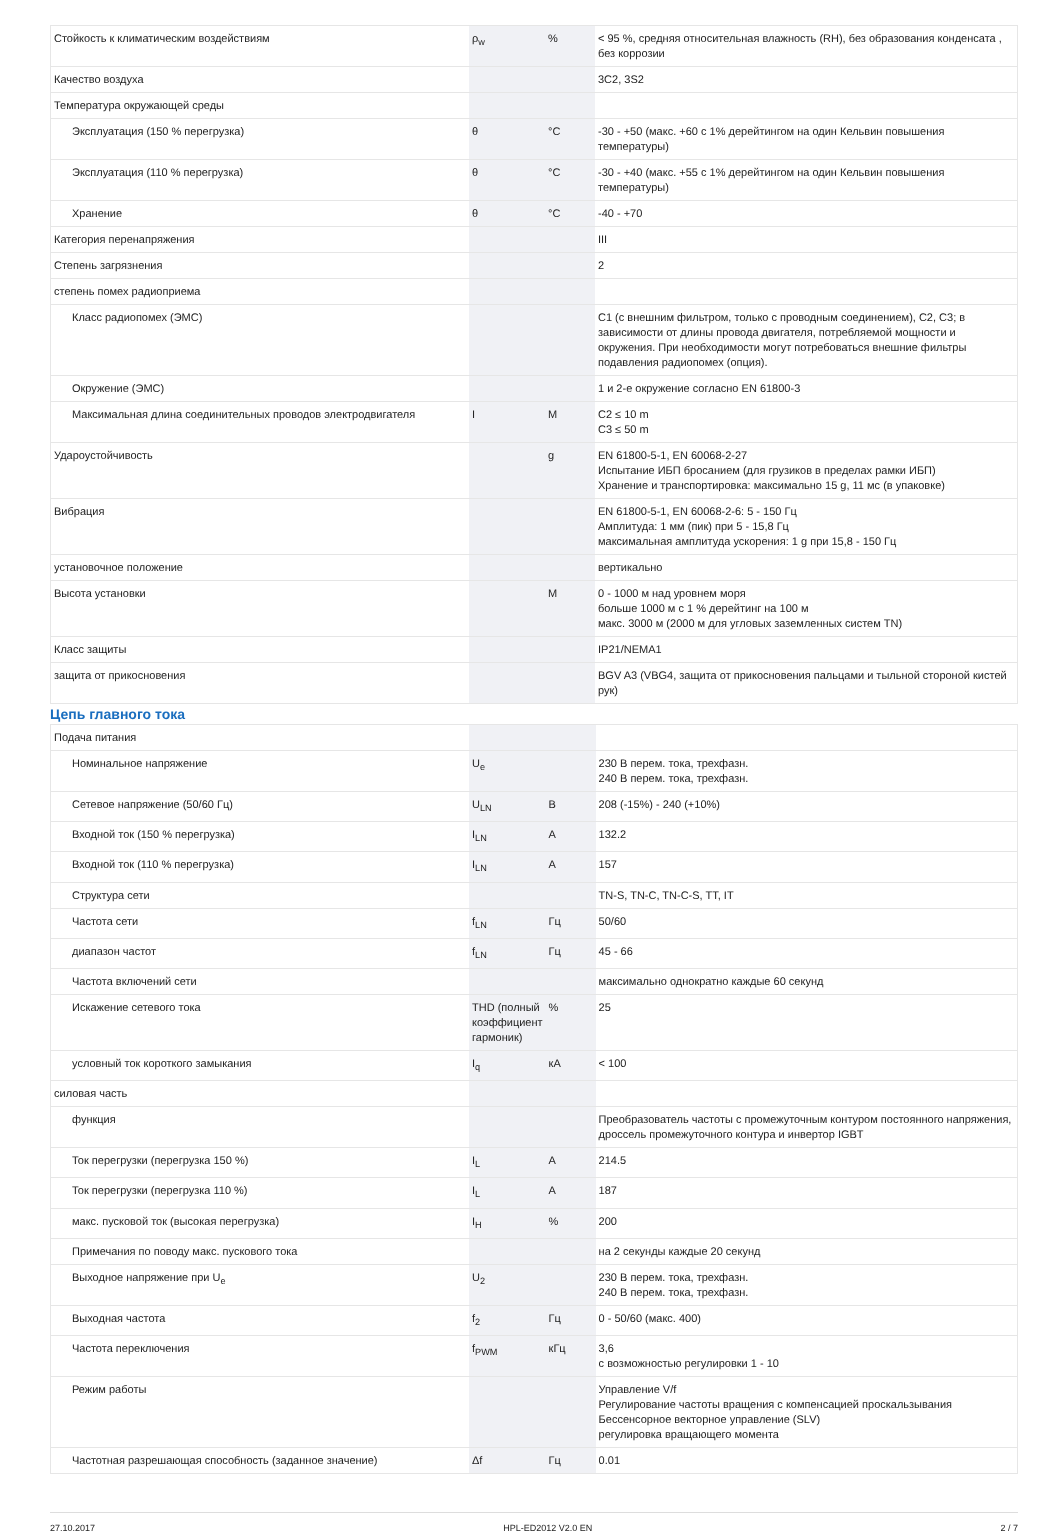| Стойкость к климатическим воздействиям | ρ<sub>w</sub> | % | < 95 %, средняя относительная влажность (RH), без образования конденсата , без коррозии |
| Качество воздуха | | | 3C2, 3S2 |
| Температура окружающей среды | | | |
| Эксплуатация (150 % перегрузка) | θ | °C | -30 - +50 (макс. +60 с 1% дерейтингом на один Кельвин повышения температуры) |
| Эксплуатация (110 % перегрузка) | θ | °C | -30 - +40 (макс. +55 с 1% дерейтингом на один Кельвин повышения температуры) |
| Хранение | θ | °C | -40 - +70 |
| Категория перенапряжения | | | III |
| Степень загрязнения | | | 2 |
| степень помех радиоприема | | | |
| Класс радиопомех (ЭМС) | | | C1 (с внешним фильтром, только с проводным соединением), C2, C3; в зависимости от длины провода двигателя, потребляемой мощности и окружения. При необходимости могут потребоваться внешние фильтры подавления радиопомех (опция). |
| Окружение (ЭМС) | | | 1 и 2-е окружение согласно EN 61800-3 |
| Максимальная длина соединительных проводов электродвигателя | I | M | C2 ≤ 10 m C3 ≤ 50 m |
| Удароустойчивость | | g | EN 61800-5-1, EN 60068-2-27 Испытание ИБП бросанием (для грузиков в пределах рамки ИБП) Хранение и транспортировка: максимально 15 g, 11 мс (в упаковке) |
| Вибрация | | | EN 61800-5-1, EN 60068-2-6: 5 - 150 Гц Амплитуда: 1 мм (пик) при 5 - 15,8 Гц максимальная амплитуда ускорения: 1 g при 15,8 - 150 Гц |
| установочное положение | | | вертикально |
| Высота установки | | M | 0 - 1000 м над уровнем моря больше 1000 м с 1 % дерейтинг на 100 м макс. 3000 м (2000 м для угловых заземленных систем TN) |
| Класс защиты | | | IP21/NEMA1 |
| защита от прикосновения | | | BGV A3 (VBG4, защита от прикосновения пальцами и тыльной стороной кистей рук) |
Цепь главного тока
| Подача питания | | | |
| Номинальное напряжение | U<sub>e</sub> | | 230 В перем. тока, трехфазн. 240 В перем. тока, трехфазн. |
| Сетевое напряжение (50/60 Гц) | U<sub>LN</sub> | B | 208 (-15%) - 240 (+10%) |
| Входной ток (150 % перегрузка) | I<sub>LN</sub> | A | 132.2 |
| Входной ток (110 % перегрузка) | I<sub>LN</sub> | A | 157 |
| Структура сети | | | TN-S, TN-C, TN-C-S, TT, IT |
| Частота сети | f<sub>LN</sub> | Гц | 50/60 |
| диапазон частот | f<sub>LN</sub> | Гц | 45 - 66 |
| Частота включений сети | | | максимально однократно каждые 60 секунд |
| Искажение сетевого тока | THD (полный коэффициент гармоник) | % | 25 |
| условный ток короткого замыкания | I<sub>q</sub> | кА | < 100 |
| силовая часть | | | |
| функция | | | Преобразователь частоты с промежуточным контуром постоянного напряжения, дроссель промежуточного контура и инвертор IGBT |
| Ток перегрузки (перегрузка 150 %) | I<sub>L</sub> | A | 214.5 |
| Ток перегрузки (перегрузка 110 %) | I<sub>L</sub> | A | 187 |
| макс. пусковой ток (высокая перегрузка) | I<sub>H</sub> | % | 200 |
| Примечания по поводу макс. пускового тока | | | на 2 секунды каждые 20 секунд |
| Выходное напряжение при U<sub>e</sub> | U<sub>2</sub> | | 230 В перем. тока, трехфазн. 240 В перем. тока, трехфазн. |
| Выходная частота | f<sub>2</sub> | Гц | 0 - 50/60 (макс. 400) |
| Частота переключения | f<sub>PWM</sub> | кГц | 3,6 с возможностью регулировки 1 - 10 |
| Режим работы | | | Управление V/f Регулирование частоты вращения с компенсацией проскальзывания Бессенсорное векторное управление (SLV) регулировка вращающего момента |
| Частотная разрешающая способность (заданное значение) | Δf | Гц | 0.01 |
27.10.2017 HPL-ED2012 V2.0 EN 2 / 7